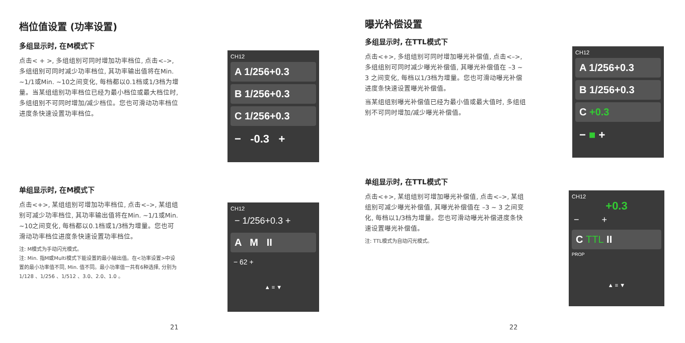档位值设置 (功率设置)
多组显示时, 在M模式下
点击< + >, 多组组别可同时增加功率档位, 点击<–>, 多组组别可同时减少功率档位, 其功率输出值将在Min. ~1/1或Min. ~10之间变化, 每档都以0.1档或1/3档为增量。当某组组别功率档位已经为最小档位或最大档位时, 多组组别不可同时增加/减少档位。您也可滑动功率档位进度条快速设置功率档位。
CH12
A 1/256+0.3
B 1/256+0.3
C 1/256+0.3
− -0.3 +
单组显示时, 在M模式下
点击<+>, 某组组别可增加功率档位, 点击<–>, 某组组别可减少功率档位, 其功率输出值将在Min. ~1/1或Min. ~10之间变化, 每档都以0.1档或1/3档为增量。您也可滑动功率档位进度条快速设置功率档位。
注: M模式为手动闪光模式。
注: Min. 指M或Multi模式下能设置的最小输出值。在<功率设置>中设置的最小功率值不同, Min. 值不同。最小功率值一共有6种选择, 分别为 1/128 、1/256 、1/512 、3.0、2.0、1.0 。
CH12
− 1/256+0.3 +
A M II
− 62 +
▲ ≡ ▼
21
曝光补偿设置
多组显示时, 在TTL模式下
点击<+>, 多组组别可同时增加曝光补偿值, 点击<–>, 多组组别可同时减少曝光补偿值, 其曝光补偿值在 –3 ~ 3 之间变化, 每档以1/3档为增量。您也可滑动曝光补偿进度条快速设置曝光补偿值。
当某组组别曝光补偿值已经为最小值或最大值时, 多组组别不可同时增加/减少曝光补偿值。
CH12
A 1/256+0.3
B 1/256+0.3
C +0.3
− ■ +
单组显示时, 在TTL模式下
点击<+>, 某组组别可增加曝光补偿值, 点击<–>, 某组组别可减少曝光补偿值, 其曝光补偿值在 –3 ~ 3 之间变化, 每档以1/3档为增量。您也可滑动曝光补偿进度条快速设置曝光补偿值。
注: TTL模式为自动闪光模式。
CH12
+0.3
− +
C TTL II
PROP
▲ ≡ ▼
22